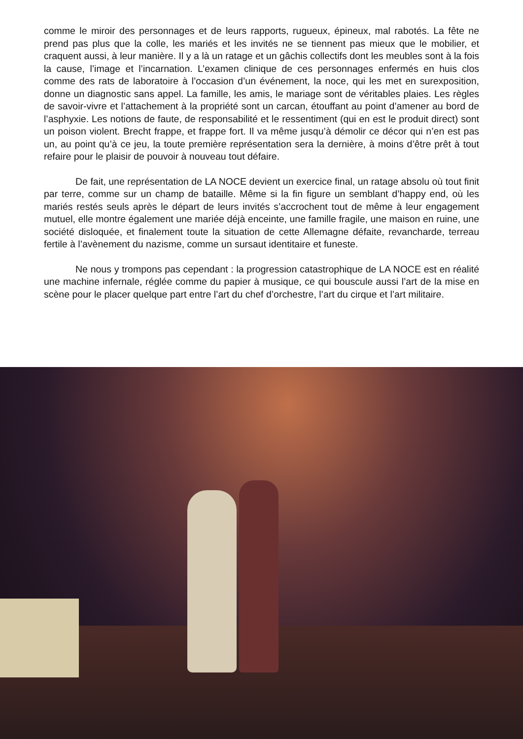comme le miroir des personnages et de leurs rapports, rugueux, épineux, mal rabotés. La fête ne prend pas plus que la colle, les mariés et les invités ne se tiennent pas mieux que le mobilier, et craquent aussi, à leur manière. Il y a là un ratage et un gâchis collectifs dont les meubles sont à la fois la cause, l’image et l’incarnation. L’examen clinique de ces personnages enfermés en huis clos comme des rats de laboratoire à l’occasion d’un événement, la noce, qui les met en surexposition, donne un diagnostic sans appel. La famille, les amis, le mariage sont de véritables plaies. Les règles de savoir-vivre et l’attachement à la propriété sont un carcan, étouffant au point d’amener au bord de l’asphyxie. Les notions de faute, de responsabilité et le ressentiment (qui en est le produit direct) sont un poison violent. Brecht frappe, et frappe fort. Il va même jusqu’à démolir ce décor qui n’en est pas un, au point qu’à ce jeu, la toute première représentation sera la dernière, à moins d’être prêt à tout refaire pour le plaisir de pouvoir à nouveau tout défaire.
De fait, une représentation de LA NOCE devient un exercice final, un ratage absolu où tout finit par terre, comme sur un champ de bataille. Même si la fin figure un semblant d’happy end, où les mariés restés seuls après le départ de leurs invités s’accrochent tout de même à leur engagement mutuel, elle montre également une mariée déjà enceinte, une famille fragile, une maison en ruine, une société disloquée, et finalement toute la situation de cette Allemagne défaite, revancharde, terreau fertile à l’avènement du nazisme, comme un sursaut identitaire et funeste.
Ne nous y trompons pas cependant : la progression catastrophique de LA NOCE est en réalité une machine infernale, réglée comme du papier à musique, ce qui bouscule aussi l’art de la mise en scène pour le placer quelque part entre l’art du chef d’orchestre, l’art du cirque et l’art militaire.